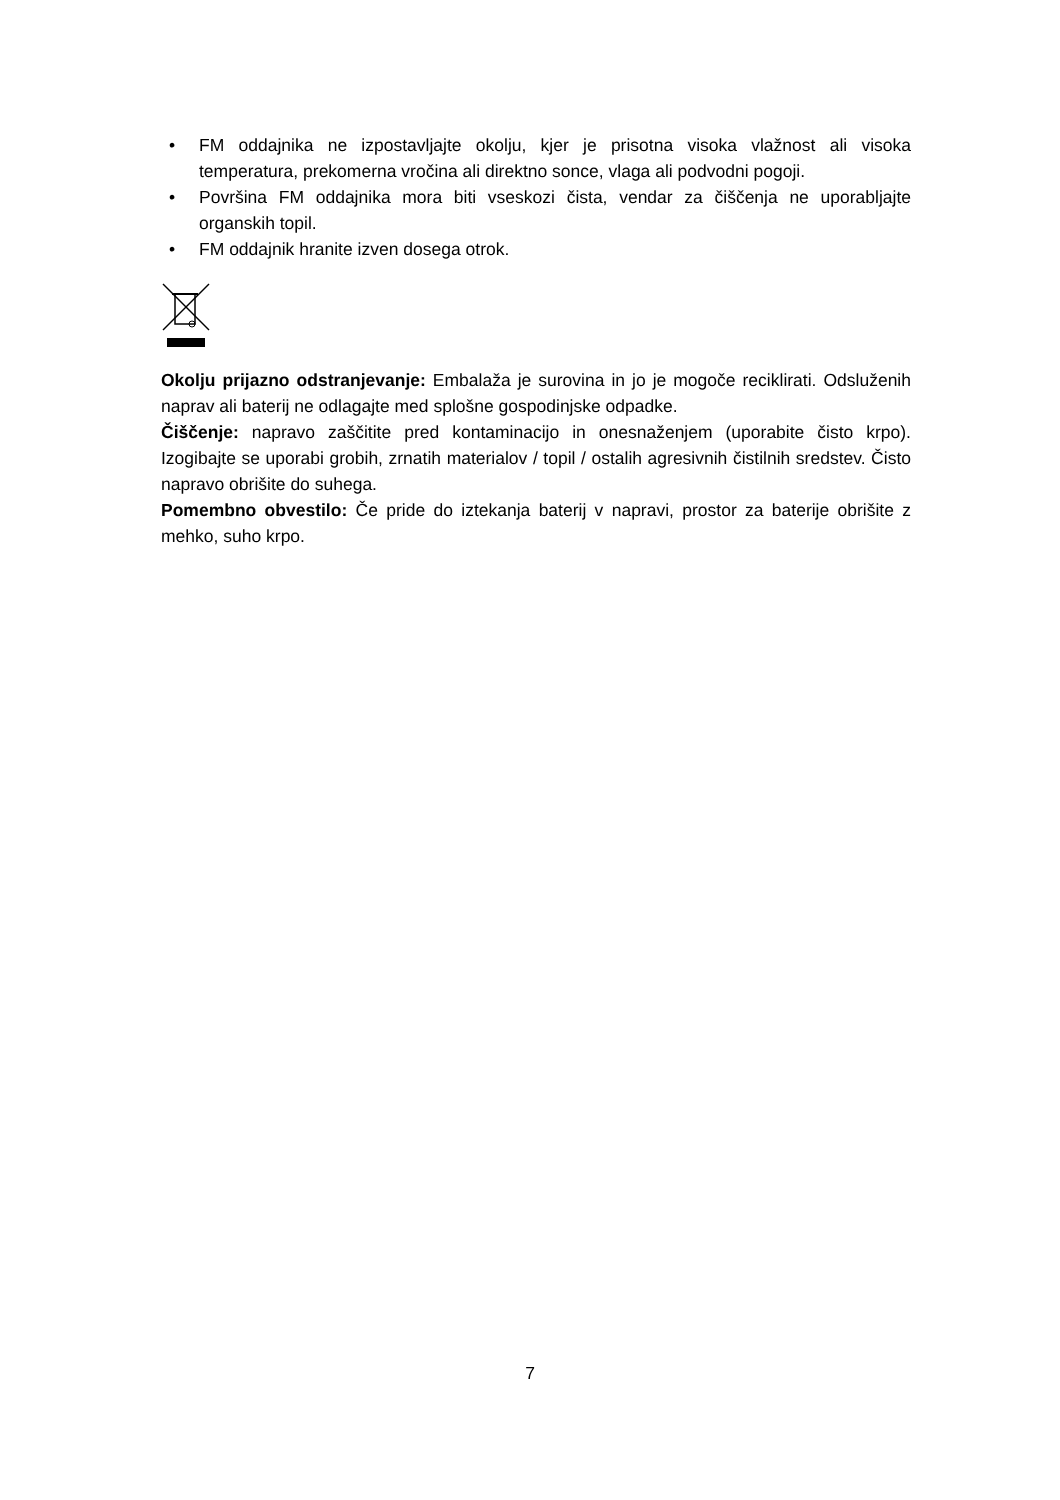• FM oddajnika ne izpostavljajte okolju, kjer je prisotna visoka vlažnost ali visoka temperatura, prekomerna vročina ali direktno sonce, vlaga ali podvodni pogoji.
• Površina FM oddajnika mora biti vseskozi čista, vendar za čiščenja ne uporabljajte organskih topil.
• FM oddajnik hranite izven dosega otrok.
Okolju prijazno odstranjevanje: Embalaža je surovina in jo je mogoče reciklirati. Odsluženih naprav ali baterij ne odlagajte med splošne gospodinjske odpadke.
Čiščenje: napravo zaščitite pred kontaminacijo in onesnaženjem (uporabite čisto krpo). Izogibajte se uporabi grobih, zrnatih materialov / topil / ostalih agresivnih čistilnih sredstev. Čisto napravo obrišite do suhega.
Pomembno obvestilo: Če pride do iztekanja baterij v napravi, prostor za baterije obrišite z mehko, suho krpo.
7